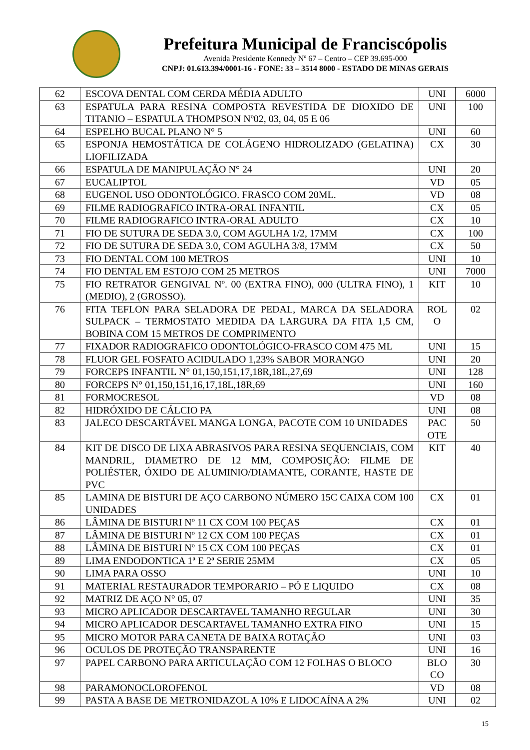Prefeitura Municipal de Franciscópolis
Avenida Presidente Kennedy Nº 67 – Centro – CEP 39.695-000
CNPJ: 01.613.394/0001-16 - FONE: 33 – 3514 8000 - ESTADO DE MINAS GERAIS
| 62 | ESCOVA DENTAL COM CERDA MÉDIA ADULTO | UNI | 6000 |
| 63 | ESPATULA PARA RESINA COMPOSTA REVESTIDA DE DIOXIDO DE TITANIO – ESPATULA THOMPSON Nº02, 03, 04, 05 E 06 | UNI | 100 |
| 64 | ESPELHO BUCAL PLANO N° 5 | UNI | 60 |
| 65 | ESPONJA HEMOSTÁTICA DE COLÁGENO HIDROLIZADO (GELATINA) LIOFILIZADA | CX | 30 |
| 66 | ESPATULA DE MANIPULAÇÃO N° 24 | UNI | 20 |
| 67 | EUCALIPTOL | VD | 05 |
| 68 | EUGENOL USO ODONTOLÓGICO. FRASCO COM 20ML. | VD | 08 |
| 69 | FILME RADIOGRAFICO INTRA-ORAL INFANTIL | CX | 05 |
| 70 | FILME RADIOGRAFICO INTRA-ORAL ADULTO | CX | 10 |
| 71 | FIO DE SUTURA DE SEDA 3.0, COM AGULHA 1/2, 17MM | CX | 100 |
| 72 | FIO DE SUTURA DE SEDA 3.0, COM AGULHA 3/8, 17MM | CX | 50 |
| 73 | FIO DENTAL COM 100 METROS | UNI | 10 |
| 74 | FIO DENTAL EM ESTOJO COM 25 METROS | UNI | 7000 |
| 75 | FIO RETRATOR GENGIVAL Nº. 00 (EXTRA FINO), 000 (ULTRA FINO), 1 (MEDIO), 2 (GROSSO). | KIT | 10 |
| 76 | FITA TEFLON PARA SELADORA DE PEDAL, MARCA DA SELADORA SULPACK – TERMOSTATO MEDIDA DA LARGURA DA FITA 1,5 CM, BOBINA COM 15 METROS DE COMPRIMENTO | ROL O | 02 |
| 77 | FIXADOR RADIOGRAFICO ODONTOLÓGICO-FRASCO COM 475 ML | UNI | 15 |
| 78 | FLUOR GEL FOSFATO ACIDULADO 1,23% SABOR MORANGO | UNI | 20 |
| 79 | FORCEPS INFANTIL N° 01,150,151,17,18R,18L,27,69 | UNI | 128 |
| 80 | FORCEPS N° 01,150,151,16,17,18L,18R,69 | UNI | 160 |
| 81 | FORMOCRESOL | VD | 08 |
| 82 | HIDRÓXIDO DE CÁLCIO PA | UNI | 08 |
| 83 | JALECO DESCARTÁVEL MANGA LONGA, PACOTE COM 10 UNIDADES | PAC OTE | 50 |
| 84 | KIT DE DISCO DE LIXA ABRASIVOS PARA RESINA SEQUENCIAIS, COM MANDRIL, DIAMETRO DE 12 MM, COMPOSIÇÃO: FILME DE POLIÉSTER, ÓXIDO DE ALUMINIO/DIAMANTE, CORANTE, HASTE DE PVC | KIT | 40 |
| 85 | LAMINA DE BISTURI DE AÇO CARBONO NÚMERO 15C CAIXA COM 100 UNIDADES | CX | 01 |
| 86 | LÂMINA DE BISTURI Nº 11 CX COM 100 PEÇAS | CX | 01 |
| 87 | LÂMINA DE BISTURI Nº 12 CX COM 100 PEÇAS | CX | 01 |
| 88 | LÂMINA DE BISTURI Nº 15 CX COM 100 PEÇAS | CX | 01 |
| 89 | LIMA ENDODONTICA 1ª E 2ª SERIE 25MM | CX | 05 |
| 90 | LIMA PARA OSSO | UNI | 10 |
| 91 | MATERIAL RESTAURADOR TEMPORARIO – PÓ E LIQUIDO | CX | 08 |
| 92 | MATRIZ DE AÇO N° 05, 07 | UNI | 35 |
| 93 | MICRO APLICADOR DESCARTAVEL TAMANHO REGULAR | UNI | 30 |
| 94 | MICRO APLICADOR DESCARTAVEL TAMANHO EXTRA FINO | UNI | 15 |
| 95 | MICRO MOTOR PARA CANETA DE BAIXA ROTAÇÃO | UNI | 03 |
| 96 | OCULOS DE PROTEÇÃO TRANSPARENTE | UNI | 16 |
| 97 | PAPEL CARBONO PARA ARTICULAÇÃO COM 12 FOLHAS O BLOCO | BLO CO | 30 |
| 98 | PARAMONOCLOROFENOL | VD | 08 |
| 99 | PASTA A BASE DE METRONIDAZOL A 10% E LIDOCAÍNA A 2% | UNI | 02 |
15